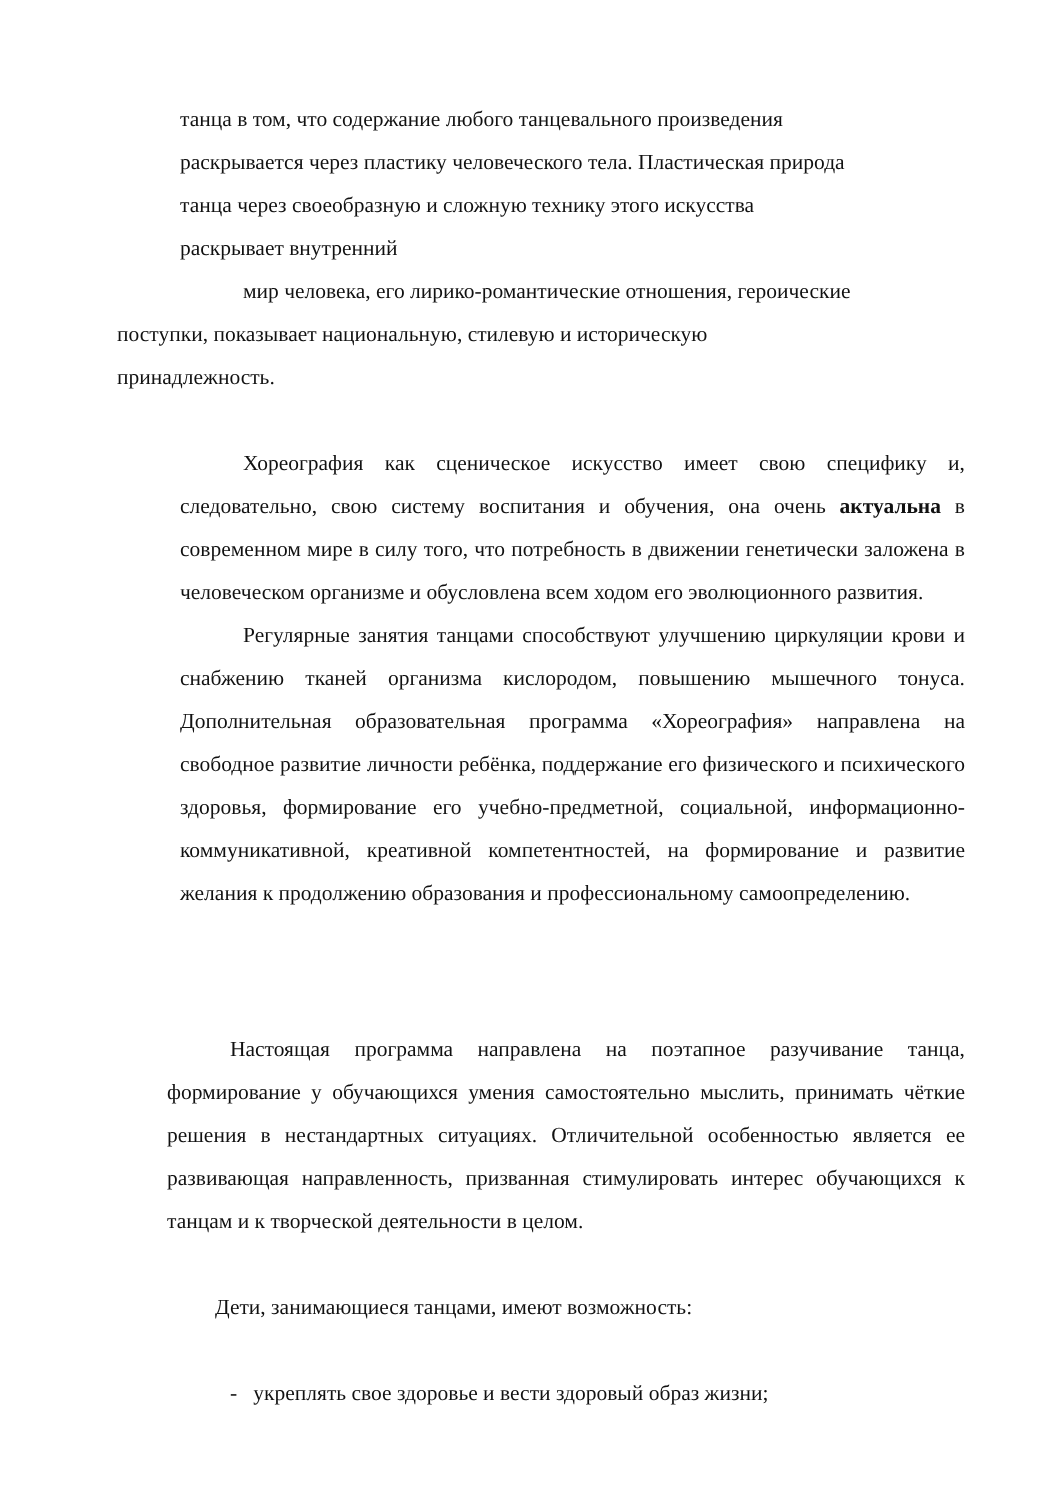танца в том, что содержание любого танцевального произведения
раскрывается через пластику человеческого тела. Пластическая природа
танца через своеобразную и сложную технику этого искусства
раскрывает внутренний
мир человека, его лирико-романтические отношения, героические
поступки, показывает национальную, стилевую и историческую
принадлежность.
Хореография как сценическое искусство имеет свою специфику и, следовательно, свою систему воспитания и обучения, она очень актуальна в современном мире в силу того, что потребность в движении генетически заложена в человеческом организме и обусловлена всем ходом его эволюционного развития.
Регулярные занятия танцами способствуют улучшению циркуляции крови и снабжению тканей организма кислородом, повышению мышечного тонуса. Дополнительная образовательная программа «Хореография» направлена на свободное развитие личности ребёнка, поддержание его физического и психического здоровья, формирование его учебно-предметной, социальной, информационно-коммуникативной, креативной компетентностей, на формирование и развитие желания к продолжению образования и профессиональному самоопределению.
Настоящая программа направлена на поэтапное разучивание танца, формирование у обучающихся умения самостоятельно мыслить, принимать чёткие решения в нестандартных ситуациях. Отличительной особенностью является ее развивающая направленность, призванная стимулировать интерес обучающихся к танцам и к творческой деятельности в целом.
Дети, занимающиеся танцами, имеют возможность:
- укреплять свое здоровье и вести здоровый образ жизни;